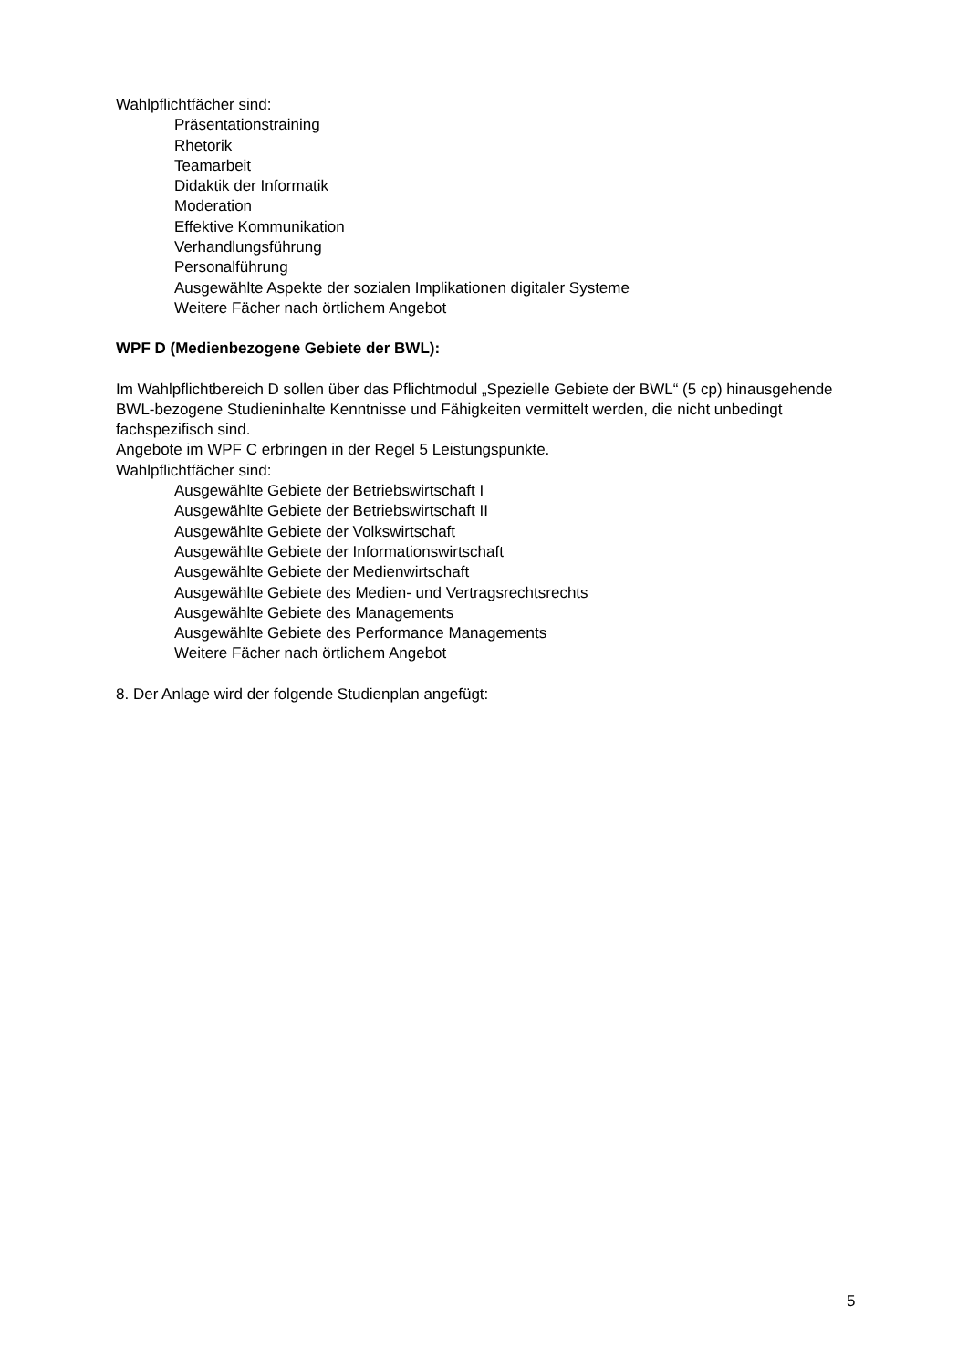Wahlpflichtfächer sind:
Präsentationstraining
Rhetorik
Teamarbeit
Didaktik der Informatik
Moderation
Effektive Kommunikation
Verhandlungsführung
Personalführung
Ausgewählte Aspekte der sozialen Implikationen digitaler Systeme
Weitere Fächer nach örtlichem Angebot
WPF D (Medienbezogene Gebiete der BWL):
Im Wahlpflichtbereich D sollen über das Pflichtmodul „Spezielle Gebiete der BWL“ (5 cp) hinausgehende BWL-bezogene Studieninhalte Kenntnisse und Fähigkeiten vermittelt werden, die nicht unbedingt fachspezifisch sind.
Angebote im WPF C erbringen in der Regel 5 Leistungspunkte.
Wahlpflichtfächer sind:
Ausgewählte Gebiete der Betriebswirtschaft I
Ausgewählte Gebiete der Betriebswirtschaft II
Ausgewählte Gebiete der Volkswirtschaft
Ausgewählte Gebiete der Informationswirtschaft
Ausgewählte Gebiete der Medienwirtschaft
Ausgewählte Gebiete des Medien- und Vertragsrechtsrechts
Ausgewählte Gebiete des Managements
Ausgewählte Gebiete des Performance Managements
Weitere Fächer nach örtlichem Angebot
8. Der Anlage wird der folgende Studienplan angefügt:
5